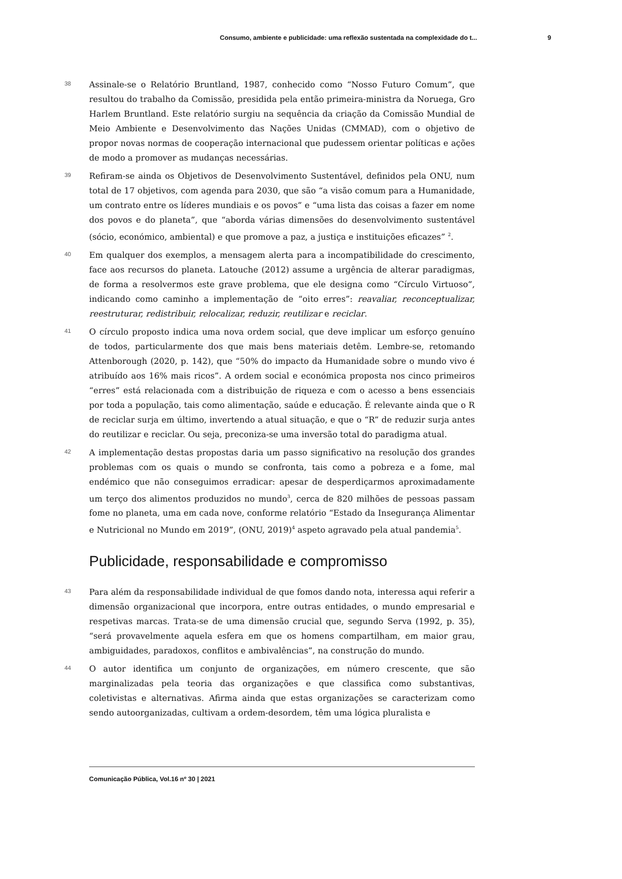Consumo, ambiente e publicidade: uma reflexão sustentada na complexidade do t... 9
38
Assinale-se o Relatório Bruntland, 1987, conhecido como “Nosso Futuro Comum”, que resultou do trabalho da Comissão, presidida pela então primeira-ministra da Noruega, Gro Harlem Bruntland. Este relatório surgiu na sequência da criação da Comissão Mundial de Meio Ambiente e Desenvolvimento das Nações Unidas (CMMAD), com o objetivo de propor novas normas de cooperação internacional que pudessem orientar políticas e ações de modo a promover as mudanças necessárias.
39
Refiram-se ainda os Objetivos de Desenvolvimento Sustentável, definidos pela ONU, num total de 17 objetivos, com agenda para 2030, que são “a visão comum para a Humanidade, um contrato entre os líderes mundiais e os povos” e “uma lista das coisas a fazer em nome dos povos e do planeta”, que “aborda várias dimensões do desenvolvimento sustentável (sócio, económico, ambiental) e que promove a paz, a justiça e instituições eficazes” <sup>2</sup>.
40
Em qualquer dos exemplos, a mensagem alerta para a incompatibilidade do crescimento, face aos recursos do planeta. Latouche (2012) assume a urgência de alterar paradigmas, de forma a resolvermos este grave problema, que ele designa como “Círculo Virtuoso”, indicando como caminho a implementação de “oito erres”: reavaliar, reconceptualizar, reestruturar, redistribuir, relocalizar, reduzir, reutilizar e reciclar.
41
O círculo proposto indica uma nova ordem social, que deve implicar um esforço genuíno de todos, particularmente dos que mais bens materiais detêm. Lembre-se, retomando Attenborough (2020, p. 142), que “50% do impacto da Humanidade sobre o mundo vivo é atribuído aos 16% mais ricos”. A ordem social e económica proposta nos cinco primeiros “erres” está relacionada com a distribuição de riqueza e com o acesso a bens essenciais por toda a população, tais como alimentação, saúde e educação. É relevante ainda que o R de reciclar surja em último, invertendo a atual situação, e que o “R” de reduzir surja antes do reutilizar e reciclar. Ou seja, preconiza-se uma inversão total do paradigma atual.
42
A implementação destas propostas daria um passo significativo na resolução dos grandes problemas com os quais o mundo se confronta, tais como a pobreza e a fome, mal endémico que não conseguimos erradicar: apesar de desperdiçarmos aproximadamente um terço dos alimentos produzidos no mundo<sup>3</sup>, cerca de 820 milhões de pessoas passam fome no planeta, uma em cada nove, conforme relatório “Estado da Insegurança Alimentar e Nutricional no Mundo em 2019”, (ONU, 2019)<sup>4</sup> aspeto agravado pela atual pandemia<sup>5</sup>.
Publicidade, responsabilidade e compromisso
43
Para além da responsabilidade individual de que fomos dando nota, interessa aqui referir a dimensão organizacional que incorpora, entre outras entidades, o mundo empresarial e respetivas marcas. Trata-se de uma dimensão crucial que, segundo Serva (1992, p. 35), “será provavelmente aquela esfera em que os homens compartilham, em maior grau, ambiguidades, paradoxos, conflitos e ambivalências”, na construção do mundo.
44
O autor identifica um conjunto de organizações, em número crescente, que são marginalizadas pela teoria das organizações e que classifica como substantivas, coletivistas e alternativas. Afirma ainda que estas organizações se caracterizam como sendo autoorganizadas, cultivam a ordem-desordem, têm uma lógica pluralista e
Comunicação Pública, Vol.16 nº 30 | 2021